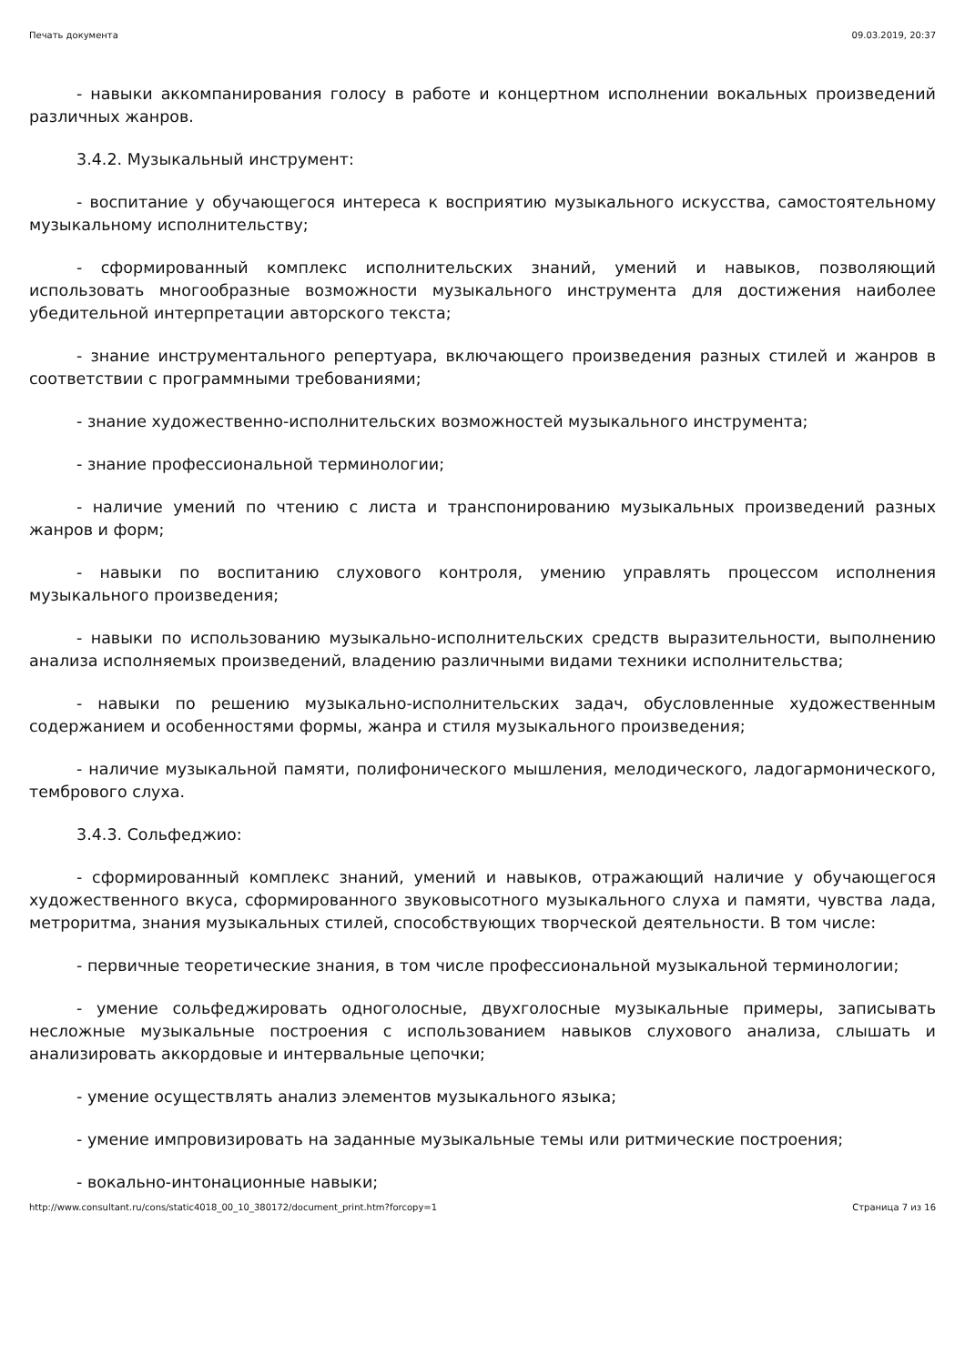Печать документа 09.03.2019, 20:37
- навыки аккомпанирования голосу в работе и концертном исполнении вокальных произведений различных жанров.
3.4.2. Музыкальный инструмент:
- воспитание у обучающегося интереса к восприятию музыкального искусства, самостоятельному музыкальному исполнительству;
- сформированный комплекс исполнительских знаний, умений и навыков, позволяющий использовать многообразные возможности музыкального инструмента для достижения наиболее убедительной интерпретации авторского текста;
- знание инструментального репертуара, включающего произведения разных стилей и жанров в соответствии с программными требованиями;
- знание художественно-исполнительских возможностей музыкального инструмента;
- знание профессиональной терминологии;
- наличие умений по чтению с листа и транспонированию музыкальных произведений разных жанров и форм;
- навыки по воспитанию слухового контроля, умению управлять процессом исполнения музыкального произведения;
- навыки по использованию музыкально-исполнительских средств выразительности, выполнению анализа исполняемых произведений, владению различными видами техники исполнительства;
- навыки по решению музыкально-исполнительских задач, обусловленные художественным содержанием и особенностями формы, жанра и стиля музыкального произведения;
- наличие музыкальной памяти, полифонического мышления, мелодического, ладогармонического, тембрового слуха.
3.4.3. Сольфеджио:
- сформированный комплекс знаний, умений и навыков, отражающий наличие у обучающегося художественного вкуса, сформированного звуковысотного музыкального слуха и памяти, чувства лада, метроритма, знания музыкальных стилей, способствующих творческой деятельности. В том числе:
- первичные теоретические знания, в том числе профессиональной музыкальной терминологии;
- умение сольфеджировать одноголосные, двухголосные музыкальные примеры, записывать несложные музыкальные построения с использованием навыков слухового анализа, слышать и анализировать аккордовые и интервальные цепочки;
- умение осуществлять анализ элементов музыкального языка;
- умение импровизировать на заданные музыкальные темы или ритмические построения;
- вокально-интонационные навыки;
http://www.consultant.ru/cons/static4018_00_10_380172/document_print.htm?forcopy=1 Страница 7 из 16